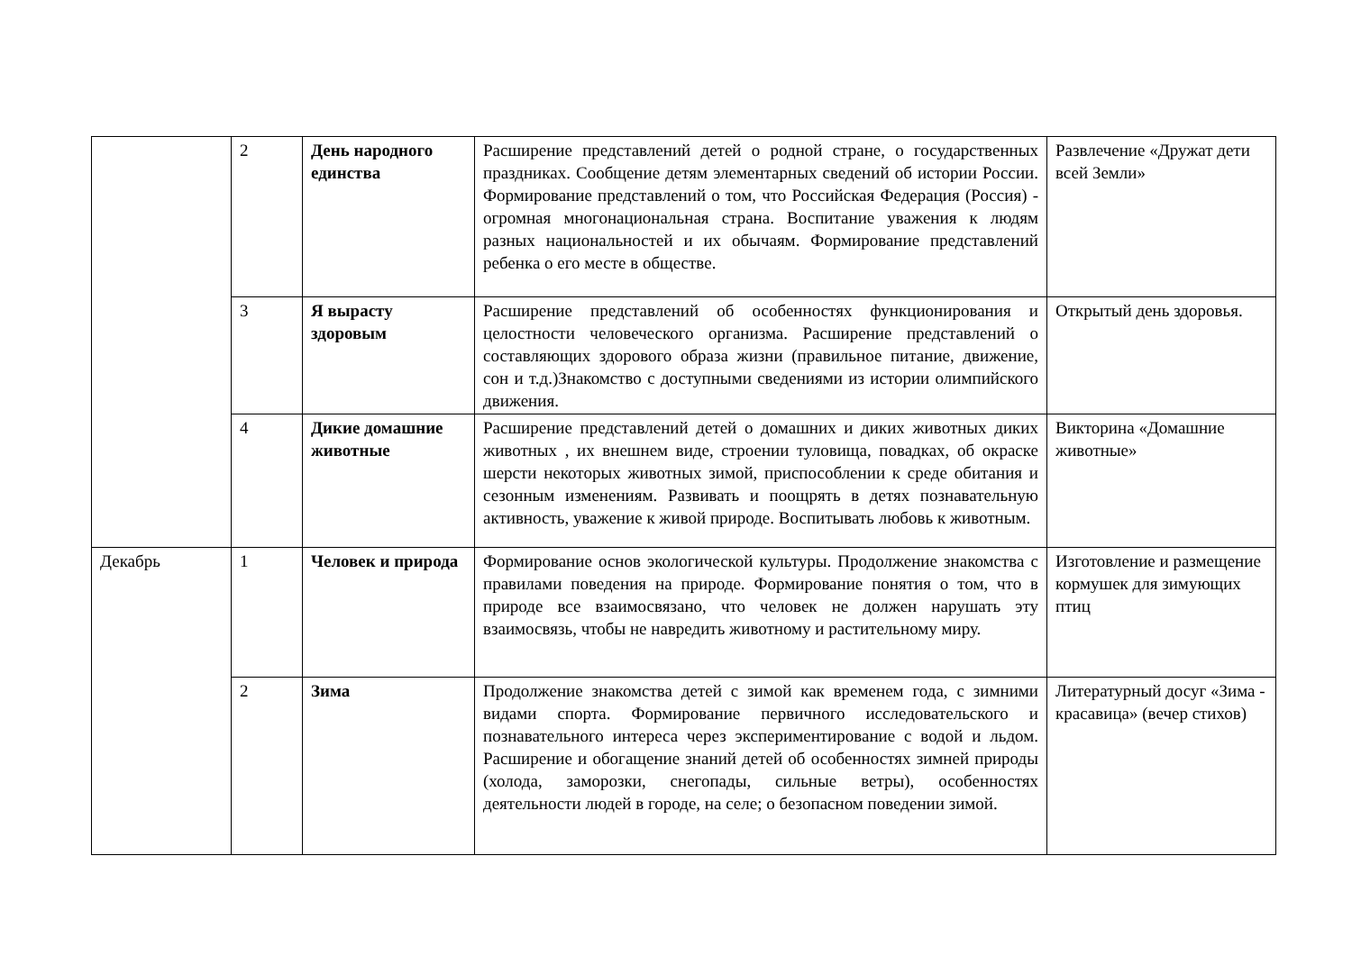| | 2 | День народного единства | Расширение представлений детей о родной стране, о государственных праздниках. Сообщение детям элементарных сведений об истории России. Формирование представлений о том, что Российская Федерация (Россия) - огромная многонациональная страна. Воспитание уважения к людям разных национальностей и их обычаям. Формирование представлений ребенка о его месте в обществе. | Развлечение «Дружат дети всей Земли» |
| | 3 | Я вырасту здоровым | Расширение представлений об особенностях функционирования и целостности человеческого организма. Расширение представлений о составляющих здорового образа жизни (правильное питание, движение, сон и т.д.)Знакомство с доступными сведениями из истории олимпийского движения. | Открытый день здоровья. |
| | 4 | Дикие домашние животные | Расширение представлений детей о домашних и диких животных диких животных , их внешнем виде, строении туловища, повадках, об окраске шерсти некоторых животных зимой, приспособлении к среде обитания и сезонным изменениям. Развивать и поощрять в детях познавательную активность, уважение к живой природе. Воспитывать любовь к животным. | Викторина «Домашние животные» |
| Декабрь | 1 | Человек и природа | Формирование основ экологической культуры. Продолжение знакомства с правилами поведения на природе. Формирование понятия о том, что в природе все взаимосвязано, что человек не должен нарушать эту взаимосвязь, чтобы не навредить животному и растительному миру. | Изготовление и размещение кормушек для зимующих птиц |
| | 2 | Зима | Продолжение знакомства детей с зимой как временем года, с зимними видами спорта. Формирование первичного исследовательского и познавательного интереса через экспериментирование с водой и льдом. Расширение и обогащение знаний детей об особенностях зимней природы (холода, заморозки, снегопады, сильные ветры), особенностях деятельности людей в городе, на селе; о безопасном поведении зимой. | Литературный досуг «Зима - красавица» (вечер стихов) |